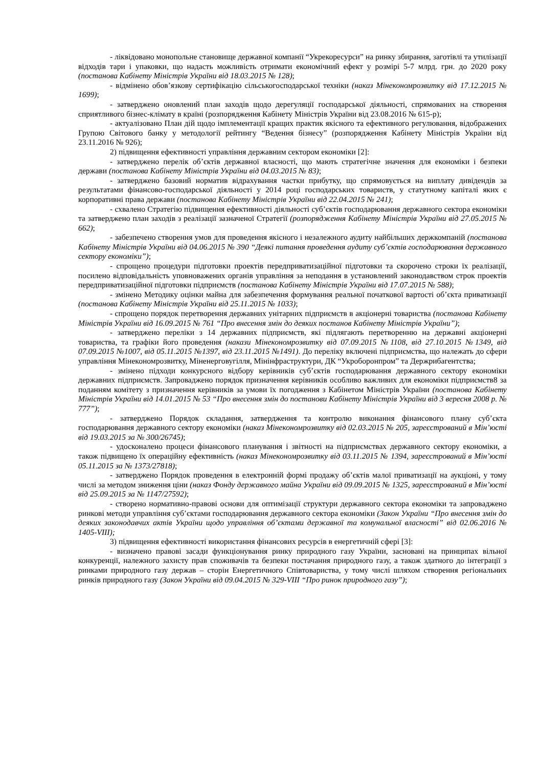- ліквідовано монопольне становище державної компанії “Укрекоресурси” на ринку збирання, заготівлі та утилізації відходів тари і упаковки, що надасть можливість отримати економічний ефект у розмірі 5-7 млрд. грн. до 2020 року (постанова Кабінету Міністрів України від 18.03.2015 № 128);
- відмінено обов’язкову сертифікацію сільськогосподарської техніки (наказ Мінекономрозвитку від 17.12.2015 № 1699);
- затверджено оновлений план заходів щодо дерегуляції господарської діяльності, спрямованих на створення сприятливого бізнес-клімату в країні (розпорядження Кабінету Міністрів України від 23.08.2016 № 615-р);
- актуалізовано План дій щодо імплементації кращих практик якісного та ефективного регулювання, відображених Групою Світового банку у методології рейтингу “Ведення бізнесу” (розпорядження Кабінету Міністрів України від 23.11.2016 № 926);
2) підвищення ефективності управління державним сектором економіки [2]:
- затверджено перелік об’єктів державної власності, що мають стратегічне значення для економіки і безпеки держави (постанова Кабінету Міністрів України від 04.03.2015 № 83);
- затверджено базовий норматив відрахування частки прибутку, що спрямовується на виплату дивідендів за результатами фінансово-господарської діяльності у 2014 році господарських товариств, у статутному капіталі яких є корпоративні права держави (постанова Кабінету Міністрів України від 22.04.2015 № 241);
- схвалено Стратегію підвищення ефективності діяльності суб’єктів господарювання державного сектора економіки та затверджено план заходів з реалізації зазначеної Стратегії (розпорядження Кабінету Міністрів України від 27.05.2015 № 662);
- забезпечено створення умов для проведення якісного і незалежного аудиту найбільших держкомпаній (постанова Кабінету Міністрів України від 04.06.2015 № 390 “Деякі питання проведення аудиту суб’єктів господарювання державного сектору економіки”);
- спрощено процедури підготовки проектів передприватизаційної підготовки та скорочено строки їх реалізації, посилено відповідальність уповноважених органів управління за неподання в установлений законодавством строк проектів передприватизаційної підготовки підприємств (постанова Кабінету Міністрів України від 17.07.2015 № 588);
- змінено Методику оцінки майна для забезпечення формування реальної початкової вартості об’єкта приватизації (постанова Кабінету Міністрів України від 25.11.2015 № 1033);
- спрощено порядок перетворення державних унітарних підприємств в акціонерні товариства (постанова Кабінету Міністрів України від 16.09.2015 № 761 “Про внесення змін до деяких постанов Кабінету Міністрів України”);
- затверджено переліки з 14 державних підприємств, які підлягають перетворенню на державні акціонерні товариства, та графіки його проведення (накази Мінекономрозвитку від 07.09.2015 №1108, від 27.10.2015 №1349, від 07.09.2015 №1007, від 05.11.2015 №1397, від 23.11.2015 №1491). До переліку включені підприємства, що належать до сфери управління Мінекономрозвитку, Міненерговугілля, Мінінфраструктури, ДК “Укроборонпром” та Держрибагентства;
- змінено підходи конкурсного відбору керівників суб’єктів господарювання державного сектору економіки державних підприємств. Запроваджено порядок призначення керівників особливо важливих для економіки підприємств8 за поданням комітету з призначення керівників за умови їх погодження з Кабінетом Міністрів України (постанова Кабінету Міністрів України від 14.01.2015 № 53 “Про внесення змін до постанови Кабінету Міністрів України від 3 вересня 2008 р. № 777”);
- затверджено Порядок складання, затвердження та контролю виконання фінансового плану суб’єкта господарювання державного сектору економіки (наказ Мінекономрозвитку від 02.03.2015 № 205, зареєстрований в Мін’юсті від 19.03.2015 за № 300/26745);
- удосконалено процеси фінансового планування і звітності на підприємствах державного сектору економіки, а також підвищено їх операційну ефективність (наказ Мінекономрозвитку від 03.11.2015 № 1394, зареєстрований в Мін’юсті 05.11.2015 за № 1373/27818);
- затверджено Порядок проведення в електронній формі продажу об’єктів малої приватизації на аукціоні, у тому числі за методом зниження ціни (наказ Фонду державного майна України від 09.09.2015 № 1325, зареєстрований в Мін’юсті від 25.09.2015 за № 1147/27592);
- створено нормативно-правові основи для оптимізації структури державного сектора економіки та запроваджено ринкові методи управління суб’єктами господарювання державного сектора економіки (Закон України “Про внесення змін до деяких законодавчих актів України щодо управління об’єктами державної та комунальної власності” від 02.06.2016 № 1405-VIII);
3) підвищення ефективності використання фінансових ресурсів в енергетичній сфері [3]:
- визначено правові засади функціонування ринку природного газу України, засновані на принципах вільної конкуренції, належного захисту прав споживачів та безпеки постачання природного газу, а також здатного до інтеграції з ринками природного газу держав – сторін Енергетичного Співтовариства, у тому числі шляхом створення регіональних ринків природного газу (Закон України від 09.04.2015 № 329-VIII “Про ринок природного газу”);